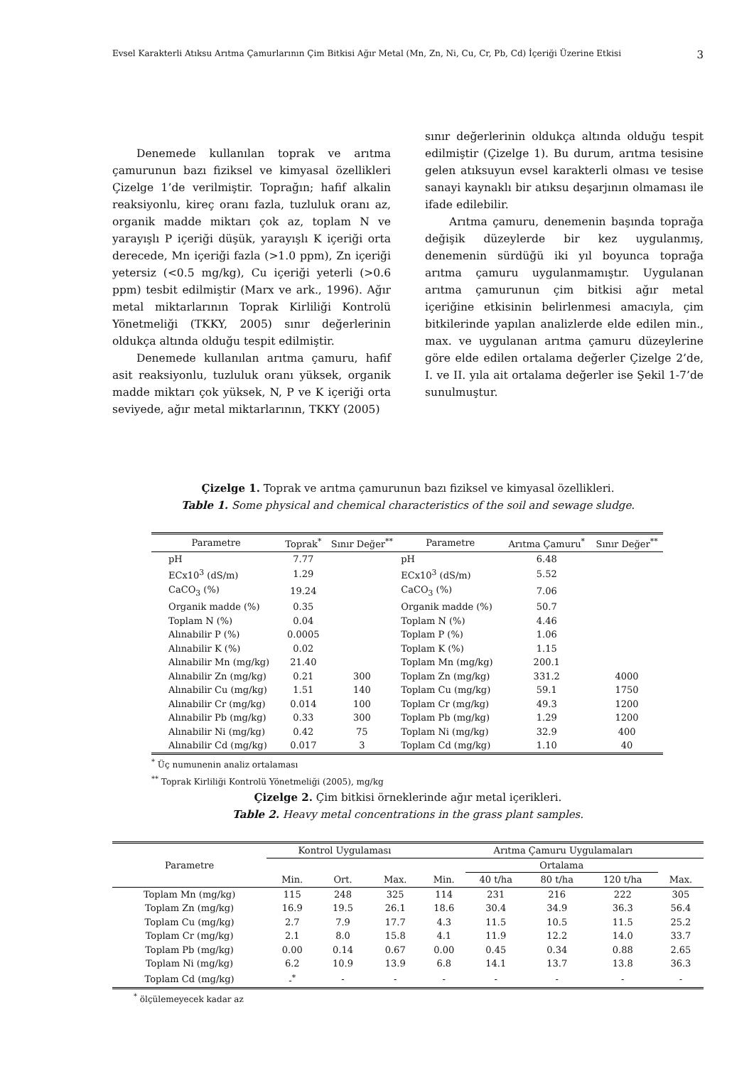Evsel Karakterli Atıksu Arıtma Çamurlarının Çim Bitkisi Ağır Metal (Mn, Zn, Ni, Cu, Cr, Pb, Cd) İçeriği Üzerine Etkisi 3
Denemede kullanılan toprak ve arıtma çamurunun bazı fiziksel ve kimyasal özellikleri Çizelge 1’de verilmiştir. Toprağın; hafif alkalin reaksiyonlu, kireç oranı fazla, tuzluluk oranı az, organik madde miktarı çok az, toplam N ve yarayışlı P içeriği düşük, yarayışlı K içeriği orta derecede, Mn içeriği fazla (>1.0 ppm), Zn içeriği yetersiz (<0.5 mg/kg), Cu içeriği yeterli (>0.6 ppm) tesbit edilmiştir (Marx ve ark., 1996). Ağır metal miktarlarının Toprak Kirliliği Kontrolü Yönetmeliği (TKKY, 2005) sınır değerlerinin oldukça altında olduğu tespit edilmiştir.
Denemede kullanılan arıtma çamuru, hafif asit reaksiyonlu, tuzluluk oranı yüksek, organik madde miktarı çok yüksek, N, P ve K içeriği orta seviyede, ağır metal miktarlarının, TKKY (2005)
sınır değerlerinin oldukça altında olduğu tespit edilmiştir (Çizelge 1). Bu durum, arıtma tesisine gelen atıksuyun evsel karakterli olması ve tesise sanayi kaynaklı bir atıksu deşarjının olmaması ile ifade edilebilir.
Arıtma çamuru, denemenin başında toprağa değişik düzeylerde bir kez uygulanmış, denemenin sürdüğü iki yıl boyunca toprağa arıtma çamuru uygulanmamıştır. Uygulanan arıtma çamurunun çim bitkisi ağır metal içeriğine etkisinin belirlenmesi amacıyla, çim bitkilerinde yapılan analizlerde elde edilen min., max. ve uygulanan arıtma çamuru düzeylerine göre elde edilen ortalama değerler Çizelge 2’de, I. ve II. yıla ait ortalama değerler ise Şekil 1-7’de sunulmuştur.
Çizelge 1. Toprak ve arıtma çamurunun bazı fiziksel ve kimyasal özellikleri.
Table 1. Some physical and chemical characteristics of the soil and sewage sludge.
| Parametre | Toprak<sup>*</sup> | Sınır Değer<sup>**</sup> | Parametre | Arıtma Çamuru<sup>*</sup> | Sınır Değer<sup>**</sup> |
| --- | --- | --- | --- | --- | --- |
| pH | 7.77 | | pH | 6.48 | |
| ECx10<sup>3</sup> (dS/m) | 1.29 | | ECx10<sup>3</sup> (dS/m) | 5.52 | |
| CaCO<sub>3</sub> (%) | 19.24 | | CaCO<sub>3</sub> (%) | 7.06 | |
| Organik madde (%) | 0.35 | | Organik madde (%) | 50.7 | |
| Toplam N (%) | 0.04 | | Toplam N (%) | 4.46 | |
| Alınabilir P (%) | 0.0005 | | Toplam P (%) | 1.06 | |
| Alınabilir K (%) | 0.02 | | Toplam K (%) | 1.15 | |
| Alınabilir Mn (mg/kg) | 21.40 | | Toplam Mn (mg/kg) | 200.1 | |
| Alınabilir Zn (mg/kg) | 0.21 | 300 | Toplam Zn (mg/kg) | 331.2 | 4000 |
| Alınabilir Cu (mg/kg) | 1.51 | 140 | Toplam Cu (mg/kg) | 59.1 | 1750 |
| Alınabilir Cr (mg/kg) | 0.014 | 100 | Toplam Cr (mg/kg) | 49.3 | 1200 |
| Alınabilir Pb (mg/kg) | 0.33 | 300 | Toplam Pb (mg/kg) | 1.29 | 1200 |
| Alınabilir Ni (mg/kg) | 0.42 | 75 | Toplam Ni (mg/kg) | 32.9 | 400 |
| Alınabilir Cd (mg/kg) | 0.017 | 3 | Toplam Cd (mg/kg) | 1.10 | 40 |
<sup>*</sup> Üç numunenin analiz ortalaması
<sup>**</sup> Toprak Kirliliği Kontrolü Yönetmeliği (2005), mg/kg
Çizelge 2. Çim bitkisi örneklerinde ağır metal içerikleri.
Table 2. Heavy metal concentrations in the grass plant samples.
| Parametre | Kontrol Uygulaması | | | Arıtma Çamuru Uygulamaları | | | | |
| --- | --- | --- | --- | --- | --- | --- | --- | --- |
| | | | | | Ortalama | | | |
| | Min. | Ort. | Max. | Min. | 40 t/ha | 80 t/ha | 120 t/ha | Max. |
| Toplam Mn (mg/kg) | 115 | 248 | 325 | 114 | 231 | 216 | 222 | 305 |
| Toplam Zn (mg/kg) | 16.9 | 19.5 | 26.1 | 18.6 | 30.4 | 34.9 | 36.3 | 56.4 |
| Toplam Cu (mg/kg) | 2.7 | 7.9 | 17.7 | 4.3 | 11.5 | 10.5 | 11.5 | 25.2 |
| Toplam Cr (mg/kg) | 2.1 | 8.0 | 15.8 | 4.1 | 11.9 | 12.2 | 14.0 | 33.7 |
| Toplam Pb (mg/kg) | 0.00 | 0.14 | 0.67 | 0.00 | 0.45 | 0.34 | 0.88 | 2.65 |
| Toplam Ni (mg/kg) | 6.2 | 10.9 | 13.9 | 6.8 | 14.1 | 13.7 | 13.8 | 36.3 |
| Toplam Cd (mg/kg) | -<sup>*</sup> | - | - | - | - | - | - | - |
<sup>*</sup> ölçülemeyecek kadar az